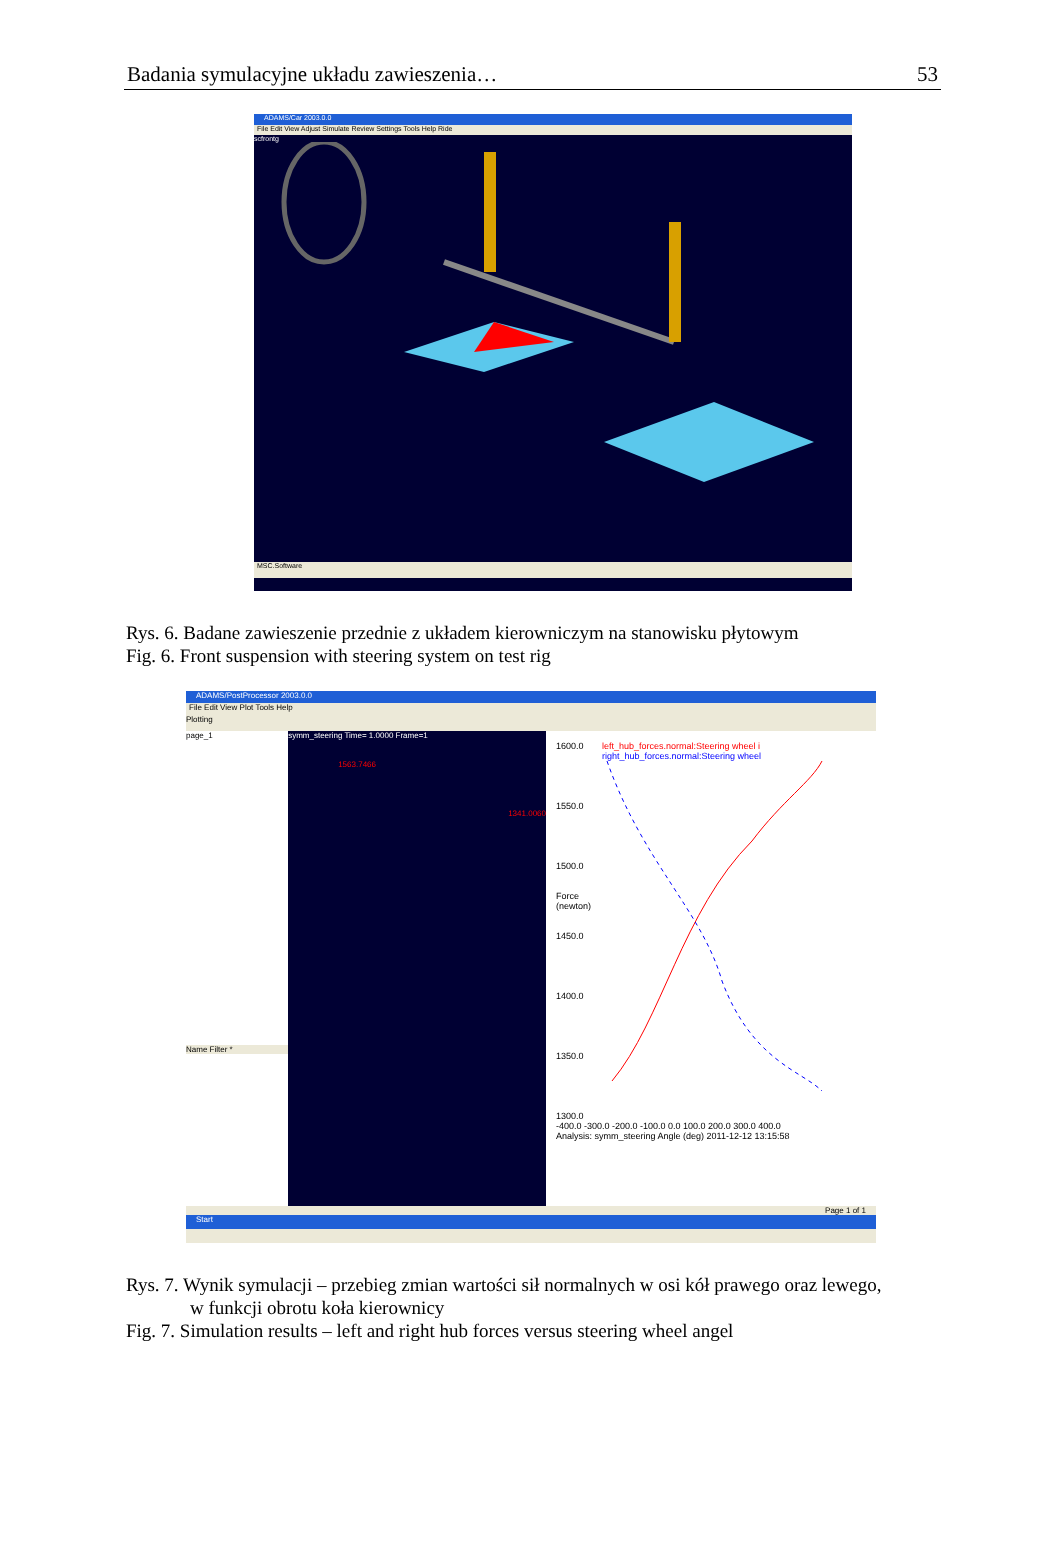Badania symulacyjne układu zawieszenia… 53
ADAMS/Car 2003.0.0
File Edit View Adjust Simulate Review Settings Tools Help Ride
scfrontg
MSC.Software
Rys. 6. Badane zawieszenie przednie z układem kierowniczym na stanowisku płytowym
Fig. 6. Front suspension with steering system on test rig
ADAMS/PostProcessor 2003.0.0
File Edit View Plot Tools Help
Plotting
page_1
Name Filter *
symm_steering Time= 1.0000 Frame=1
1563.7466
1341.0060
1600.0
1550.0
1500.0
Force (newton)
1450.0
1400.0
1350.0
1300.0
left_hub_forces.normal:Steering wheel i
right_hub_forces.normal:Steering wheel
-400.0 -300.0 -200.0 -100.0 0.0 100.0 200.0 300.0 400.0
Analysis: symm_steering Angle (deg) 2011-12-12 13:15:58
Page 1 of 1
Start
Rys. 7. Wynik symulacji – przebieg zmian wartości sił normalnych w osi kół prawego oraz lewego,
w funkcji obrotu koła kierownicy
Fig. 7. Simulation results – left and right hub forces versus steering wheel angel